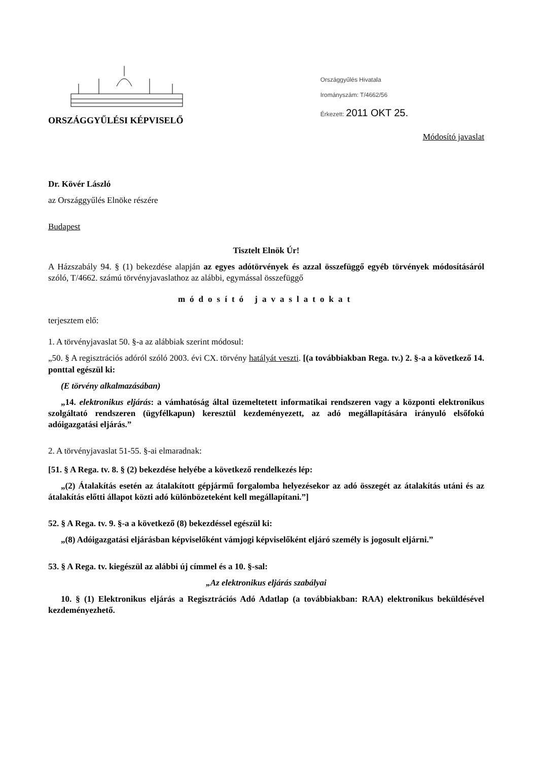ORSZÁGGYŰLÉSI KÉPVISELŐ
Országgyűlés Hivatala
Irományszám: T/4662/56
Érkezett: 2011 OKT 25.
Módosító javaslat
Dr. Kövér László
az Országgyűlés Elnöke részére
Budapest
Tisztelt Elnök Úr!
A Házszabály 94. § (1) bekezdése alapján az egyes adótörvények és azzal összefüggő egyéb törvények módosításáról szóló, T/4662. számú törvényjavaslathoz az alábbi, egymással összefüggő
módosító javaslatokat
terjesztem elő:
1. A törvényjavaslat 50. §-a az alábbiak szerint módosul:
„50. § A regisztrációs adóról szóló 2003. évi CX. törvény hatályát veszti. [(a továbbiakban Rega. tv.) 2. §-a a következő 14. ponttal egészül ki:
(E törvény alkalmazásában)
„14. elektronikus eljárás: a vámhatóság által üzemeltetett informatikai rendszeren vagy a központi elektronikus szolgáltató rendszeren (ügyfélkapun) keresztül kezdeményezett, az adó megállapítására irányuló elsőfokú adóigazgatási eljárás.”
2. A törvényjavaslat 51-55. §-ai elmaradnak:
[51. § A Rega. tv. 8. § (2) bekezdése helyébe a következő rendelkezés lép:
„(2) Átalakítás esetén az átalakított gépjármű forgalomba helyezésekor az adó összegét az átalakítás utáni és az átalakítás előtti állapot közti adó különbözeteként kell megállapítani.”]
52. § A Rega. tv. 9. §-a a következő (8) bekezdéssel egészül ki:
„(8) Adóigazgatási eljárásban képviselőként vámjogi képviselőként eljáró személy is jogosult eljárni.”
53. § A Rega. tv. kiegészül az alábbi új címmel és a 10. §-sal:
„Az elektronikus eljárás szabályai
10. § (1) Elektronikus eljárás a Regisztrációs Adó Adatlap (a továbbiakban: RAA) elektronikus beküldésével kezdeményezhető.